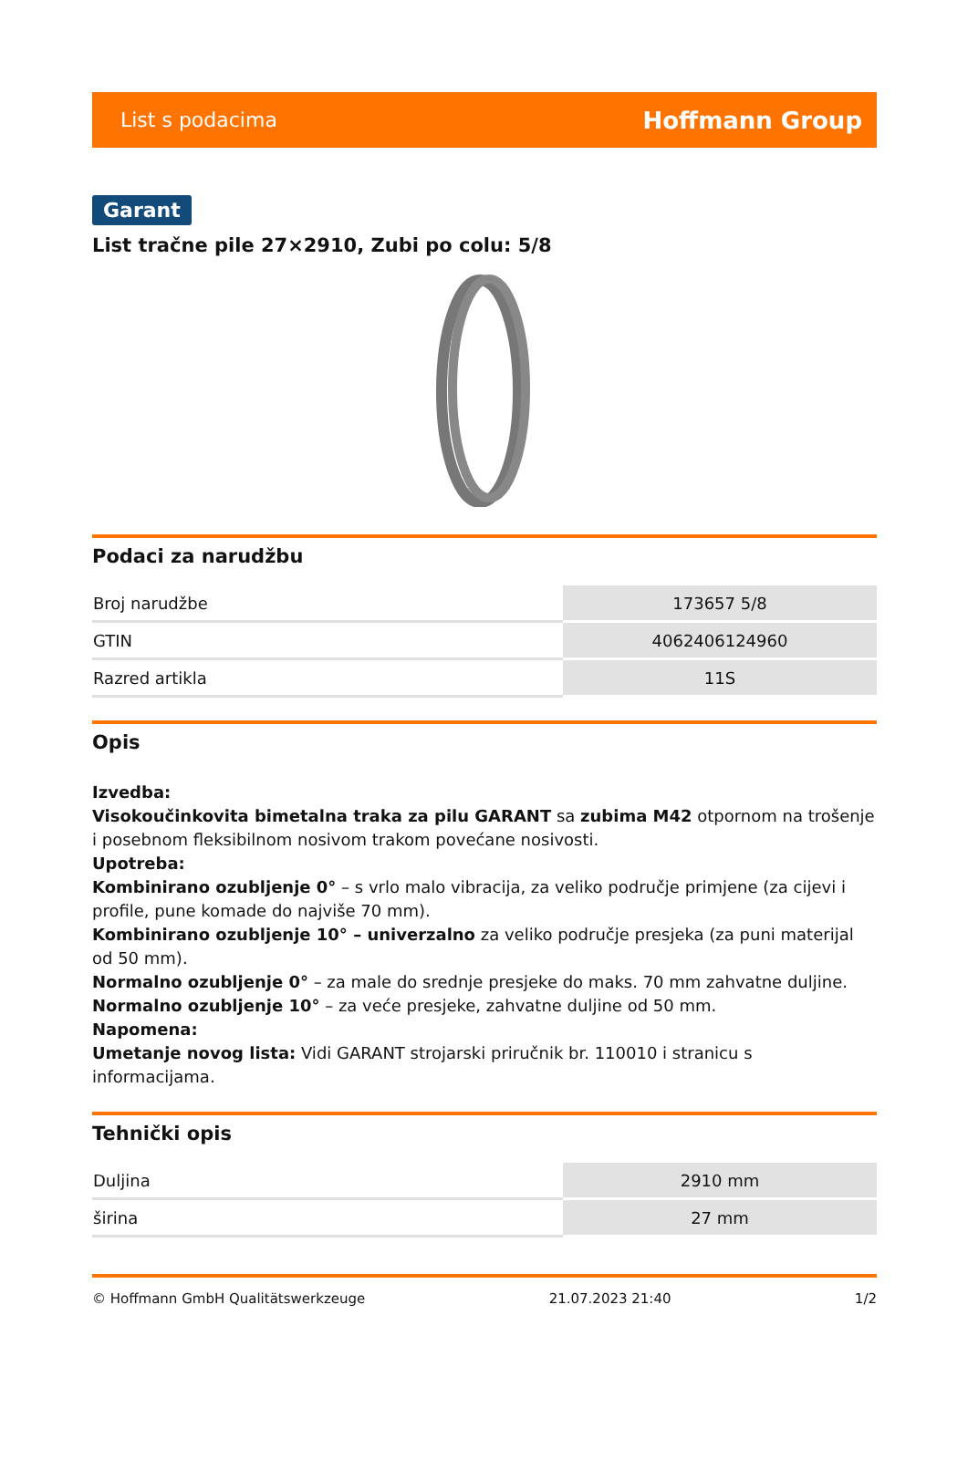List s podacima Hoffmann Group
Garant
List tračne pile 27×2910, Zubi po colu: 5/8
Podaci za narudžbu
| Broj narudžbe | 173657 5/8 |
| GTIN | 4062406124960 |
| Razred artikla | 11S |
Opis
Izvedba:
Visokoučinkovita bimetalna traka za pilu GARANT sa zubima M42 otpornom na trošenje i posebnom fleksibilnom nosivom trakom povećane nosivosti.
Upotreba:
Kombinirano ozubljenje 0° – s vrlo malo vibracija, za veliko područje primjene (za cijevi i profile, pune komade do najviše 70 mm).
Kombinirano ozubljenje 10° – univerzalno za veliko područje presjeka (za puni materijal od 50 mm).
Normalno ozubljenje 0° – za male do srednje presjeke do maks. 70 mm zahvatne duljine.
Normalno ozubljenje 10° – za veće presjeke, zahvatne duljine od 50 mm.
Napomena:
Umetanje novog lista: Vidi GARANT strojarski priručnik br. 110010 i stranicu s informacijama.
Tehnički opis
| Duljina | 2910 mm |
| širina | 27 mm |
© Hoffmann GmbH Qualitätswerkzeuge 21.07.2023 21:40 1/2